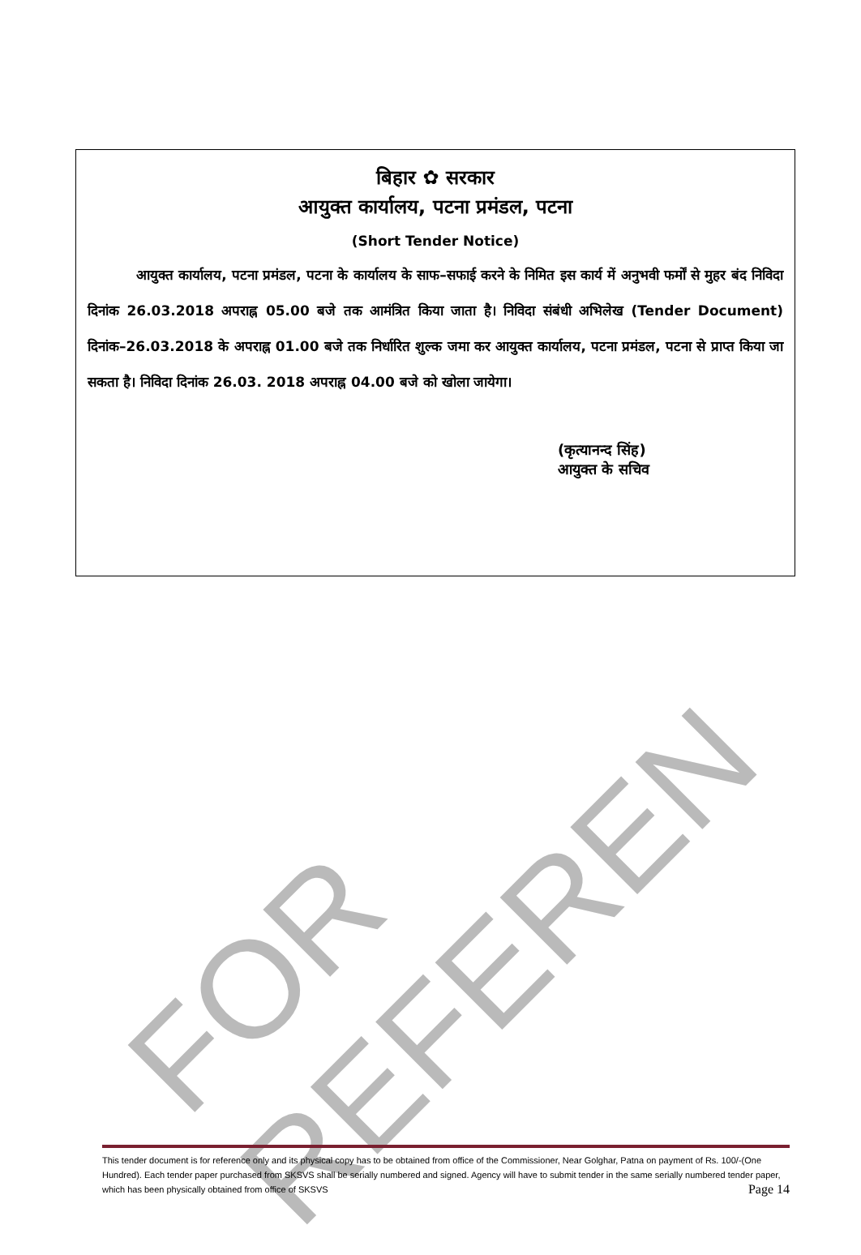FOR REFEREN
बिहार ✿ सरकार
आयुक्त कार्यालय, पटना प्रमंडल, पटना
(Short Tender Notice)
आयुक्त कार्यालय, पटना प्रमंडल, पटना के कार्यालय के साफ–सफाई करने के निमित इस कार्य में अनुभवी फर्मों से मुहर बंद निविदा दिनांक 26.03.2018 अपराह्न 05.00 बजे तक आमंत्रित किया जाता है। निविदा संबंधी अभिलेख (Tender Document) दिनांक–26.03.2018 के अपराह्न 01.00 बजे तक निर्धारित शुल्क जमा कर आयुक्त कार्यालय, पटना प्रमंडल, पटना से प्राप्त किया जा सकता है। निविदा दिनांक 26.03. 2018 अपराह्न 04.00 बजे को खोला जायेगा।
(कृत्यानन्द सिंह)
आयुक्त के सचिव
This tender document is for reference only and its physical copy has to be obtained from office of the Commissioner, Near Golghar, Patna on payment of Rs. 100/-(One Hundred). Each tender paper purchased from SKSVS shall be serially numbered and signed. Agency will have to submit tender in the same serially numbered tender paper, which has been physically obtained from office of SKSVS Page 14